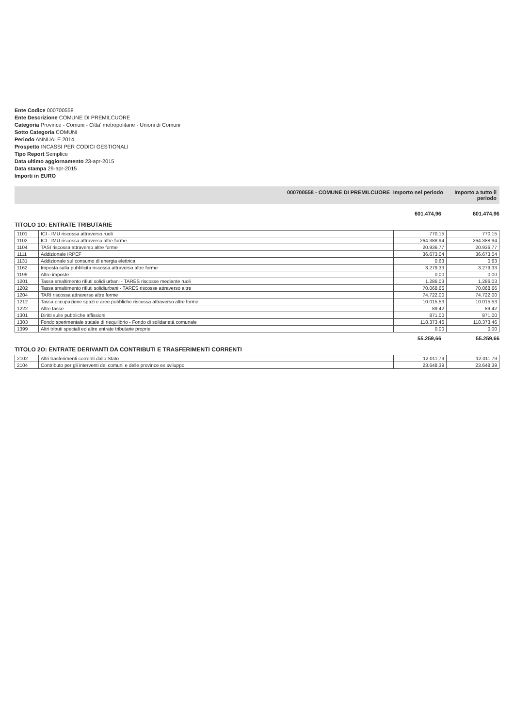Ente Codice 000700558
Ente Descrizione COMUNE DI PREMILCUORE
Categoria Province - Comuni - Citta' metropolitane - Unioni di Comuni
Sotto Categoria COMUNI
Periodo ANNUALE 2014
Prospetto INCASSI PER CODICI GESTIONALI
Tipo Report Semplice
Data ultimo aggiornamento 23-apr-2015
Data stampa 29-apr-2015
Importi in EURO
000700558 - COMUNE DI PREMILCUORE Importo nel periodo Importo a tutto il periodo
601.474,96 601.474,96
TITOLO 1O: ENTRATE TRIBUTARIE
| 1101 | ICI - IMU riscossa attraverso ruoli | 770,15 | 770,15 |
| 1102 | ICI - IMU riscossa attraverso altre forme | 264.388,94 | 264.388,94 |
| 1104 | TASI riscossa attraverso altre forme | 20.936,77 | 20.936,77 |
| 1111 | Addizionale IRPEF | 36.673,04 | 36.673,04 |
| 1131 | Addizionale sul consumo di energia elettrica | 0,63 | 0,63 |
| 1162 | Imposta sulla pubblicita riscossa attraverso altre forme | 3.279,33 | 3.279,33 |
| 1199 | Altre imposte | 0,00 | 0,00 |
| 1201 | Tassa smaltimento rifiuti solidi urbani - TARES riscosse mediante ruoli | 1.286,03 | 1.286,03 |
| 1202 | Tassa smaltimento rifiuti solidiurbani - TARES riscosse attraverso altre | 70.068,66 | 70.068,66 |
| 1204 | TARI riscossa attraverso altre forme | 74.722,00 | 74.722,00 |
| 1212 | Tassa occupazione spazi e aree pubbliche riscossa attraverso altre forme | 10.015,53 | 10.015,53 |
| 1222 | Altre tasse | 89,42 | 89,42 |
| 1301 | Diritti sulle pubbliche affissioni | 871,00 | 871,00 |
| 1303 | Fondo sperimentale statale di riequilibrio - Fondo di solidarietà comunale | 118.373,46 | 118.373,46 |
| 1399 | Altri tributi speciali ed altre entrate tributarie proprie | 0,00 | 0,00 |
55.259,66 55.259,66
TITOLO 2O: ENTRATE DERIVANTI DA CONTRIBUTI E TRASFERIMENTI CORRENTI
| 2102 | Altri trasferimenti correnti dallo Stato | 12.011,79 | 12.011,79 |
| 2104 | Contributo per gli interventi dei comuni e delle province ex sviluppo | 23.648,39 | 23.648,39 |